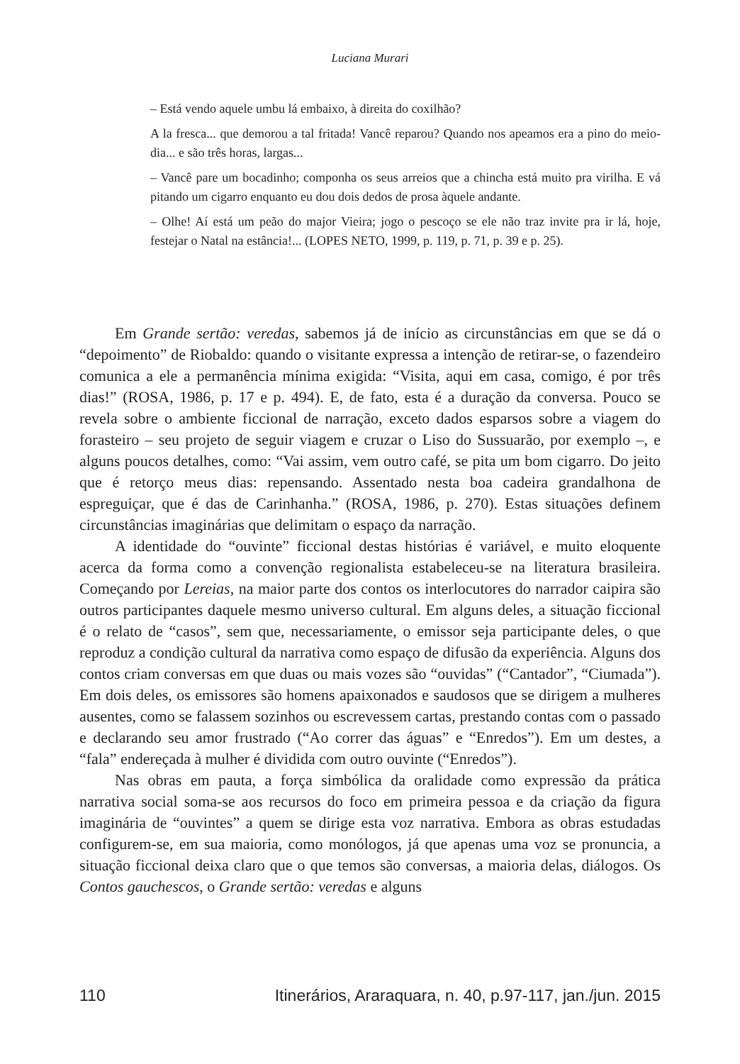Luciana Murari
– Está vendo aquele umbu lá embaixo, à direita do coxilhão?
A la fresca... que demorou a tal fritada! Vancê reparou? Quando nos apeamos era a pino do meio-dia... e são três horas, largas...
– Vancê pare um bocadinho; componha os seus arreios que a chincha está muito pra virilha. E vá pitando um cigarro enquanto eu dou dois dedos de prosa àquele andante.
– Olhe! Aí está um peão do major Vieira; jogo o pescoço se ele não traz invite pra ir lá, hoje, festejar o Natal na estância!... (LOPES NETO, 1999, p. 119, p. 71, p. 39 e p. 25).
Em Grande sertão: veredas, sabemos já de início as circunstâncias em que se dá o “depoimento” de Riobaldo: quando o visitante expressa a intenção de retirar-se, o fazendeiro comunica a ele a permanência mínima exigida: “Visita, aqui em casa, comigo, é por três dias!” (ROSA, 1986, p. 17 e p. 494). E, de fato, esta é a duração da conversa. Pouco se revela sobre o ambiente ficcional de narração, exceto dados esparsos sobre a viagem do forasteiro – seu projeto de seguir viagem e cruzar o Liso do Sussuarão, por exemplo –, e alguns poucos detalhes, como: “Vai assim, vem outro café, se pita um bom cigarro. Do jeito que é retorço meus dias: repensando. Assentado nesta boa cadeira grandalhona de espreguiçar, que é das de Carinhanha.” (ROSA, 1986, p. 270). Estas situações definem circunstâncias imaginárias que delimitam o espaço da narração.
A identidade do “ouvinte” ficcional destas histórias é variável, e muito eloquente acerca da forma como a convenção regionalista estabeleceu-se na literatura brasileira. Começando por Lereias, na maior parte dos contos os interlocutores do narrador caipira são outros participantes daquele mesmo universo cultural. Em alguns deles, a situação ficcional é o relato de “casos”, sem que, necessariamente, o emissor seja participante deles, o que reproduz a condição cultural da narrativa como espaço de difusão da experiência. Alguns dos contos criam conversas em que duas ou mais vozes são “ouvidas” (“Cantador”, “Ciumada”). Em dois deles, os emissores são homens apaixonados e saudosos que se dirigem a mulheres ausentes, como se falassem sozinhos ou escrevessem cartas, prestando contas com o passado e declarando seu amor frustrado (“Ao correr das águas” e “Enredos”). Em um destes, a “fala” endereçada à mulher é dividida com outro ouvinte (“Enredos”).
Nas obras em pauta, a força simbólica da oralidade como expressão da prática narrativa social soma-se aos recursos do foco em primeira pessoa e da criação da figura imaginária de “ouvintes” a quem se dirige esta voz narrativa. Embora as obras estudadas configurem-se, em sua maioria, como monólogos, já que apenas uma voz se pronuncia, a situação ficcional deixa claro que o que temos são conversas, a maioria delas, diálogos. Os Contos gauchescos, o Grande sertão: veredas e alguns
110 Itinerários, Araraquara, n. 40, p.97-117, jan./jun. 2015